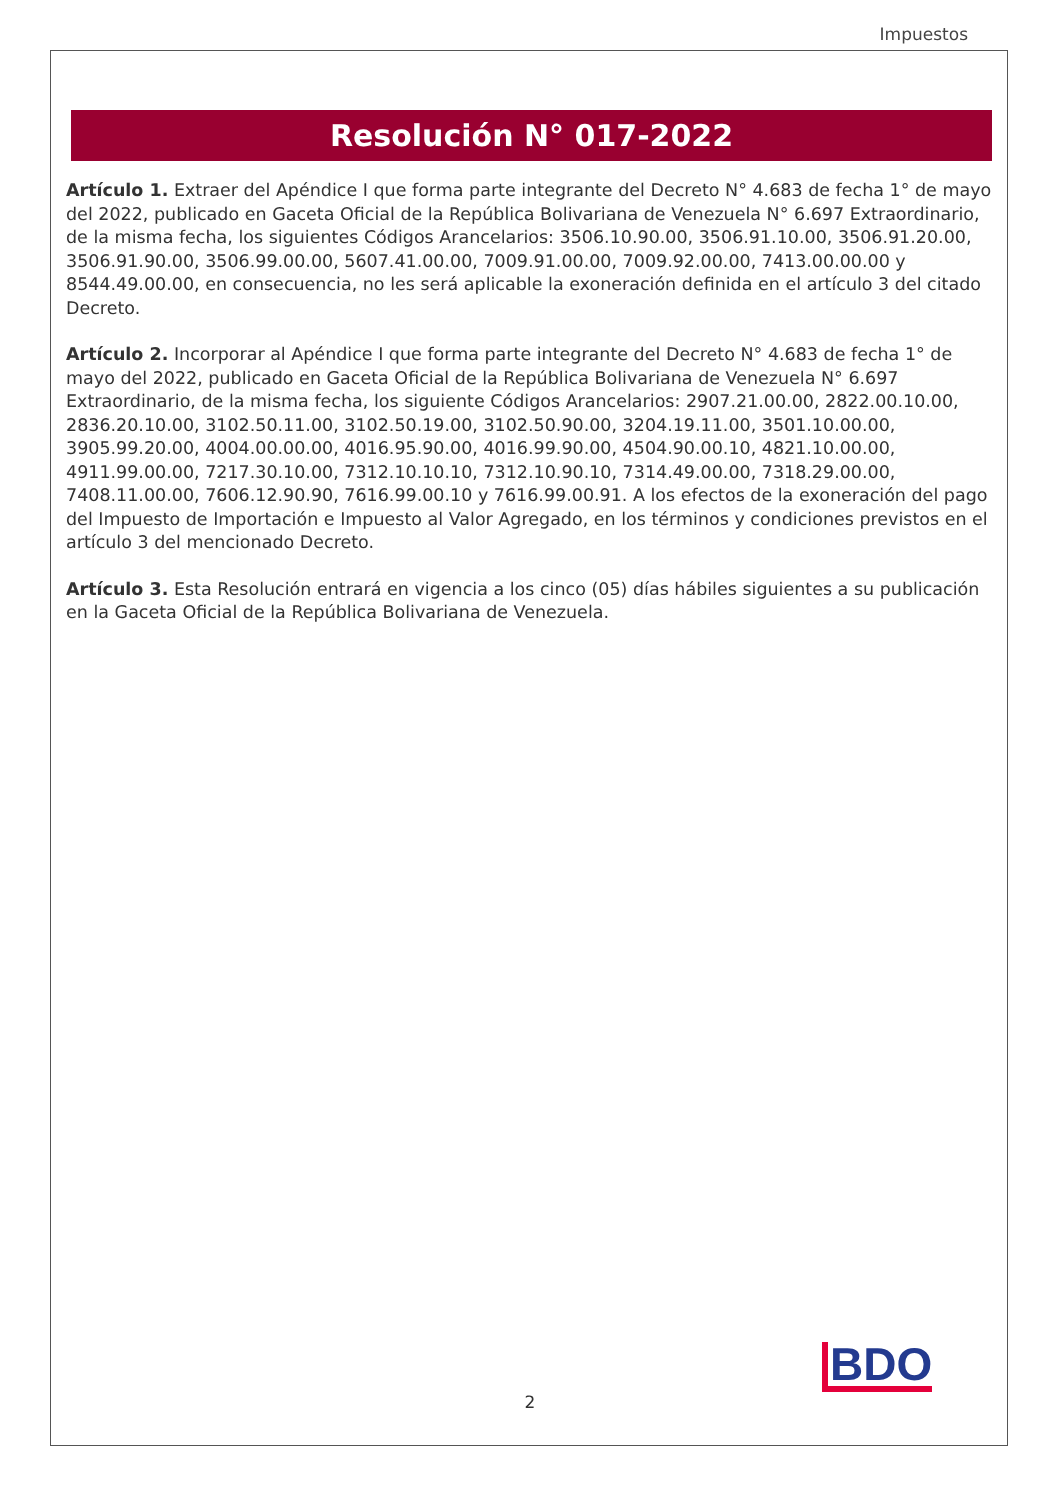Impuestos
Resolución N° 017-2022
Artículo 1. Extraer del Apéndice I que forma parte integrante del Decreto N° 4.683 de fecha 1° de mayo del 2022, publicado en Gaceta Oficial de la República Bolivariana de Venezuela N° 6.697 Extraordinario, de la misma fecha, los siguientes Códigos Arancelarios: 3506.10.90.00, 3506.91.10.00, 3506.91.20.00, 3506.91.90.00, 3506.99.00.00, 5607.41.00.00, 7009.91.00.00, 7009.92.00.00, 7413.00.00.00 y 8544.49.00.00, en consecuencia, no les será aplicable la exoneración definida en el artículo 3 del citado Decreto.
Artículo 2. Incorporar al Apéndice I que forma parte integrante del Decreto N° 4.683 de fecha 1° de mayo del 2022, publicado en Gaceta Oficial de la República Bolivariana de Venezuela N° 6.697 Extraordinario, de la misma fecha, los siguiente Códigos Arancelarios: 2907.21.00.00, 2822.00.10.00, 2836.20.10.00, 3102.50.11.00, 3102.50.19.00, 3102.50.90.00, 3204.19.11.00, 3501.10.00.00, 3905.99.20.00, 4004.00.00.00, 4016.95.90.00, 4016.99.90.00, 4504.90.00.10, 4821.10.00.00, 4911.99.00.00, 7217.30.10.00, 7312.10.10.10, 7312.10.90.10, 7314.49.00.00, 7318.29.00.00, 7408.11.00.00, 7606.12.90.90, 7616.99.00.10 y 7616.99.00.91. A los efectos de la exoneración del pago del Impuesto de Importación e Impuesto al Valor Agregado, en los términos y condiciones previstos en el artículo 3 del mencionado Decreto.
Artículo 3. Esta Resolución entrará en vigencia a los cinco (05) días hábiles siguientes a su publicación en la Gaceta Oficial de la República Bolivariana de Venezuela.
BDO
2